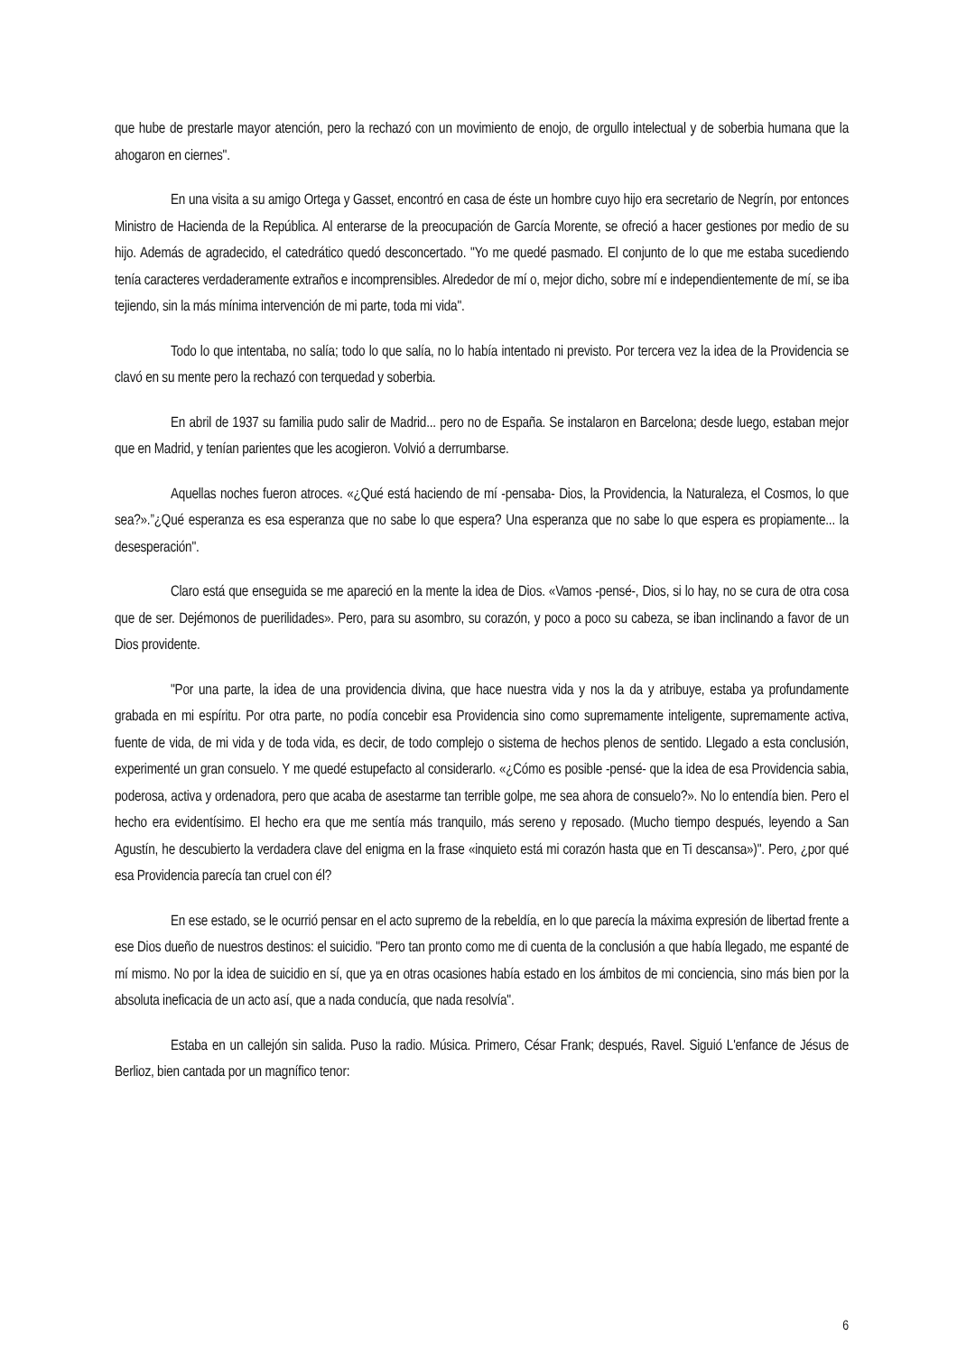que hube de prestarle mayor atención, pero la rechazó con un movimiento de enojo, de orgullo intelectual y de soberbia humana que la ahogaron en ciernes".
En una visita a su amigo Ortega y Gasset, encontró en casa de éste un hombre cuyo hijo era secretario de Negrín, por entonces Ministro de Hacienda de la República. Al enterarse de la preocupación de García Morente, se ofreció a hacer gestiones por medio de su hijo. Además de agradecido, el catedrático quedó desconcertado. "Yo me quedé pasmado. El conjunto de lo que me estaba sucediendo tenía caracteres verdaderamente extraños e incomprensibles. Alrededor de mí o, mejor dicho, sobre mí e independientemente de mí, se iba tejiendo, sin la más mínima intervención de mi parte, toda mi vida".
Todo lo que intentaba, no salía; todo lo que salía, no lo había intentado ni previsto. Por tercera vez la idea de la Providencia se clavó en su mente pero la rechazó con terquedad y soberbia.
En abril de 1937 su familia pudo salir de Madrid... pero no de España. Se instalaron en Barcelona; desde luego, estaban mejor que en Madrid, y tenían parientes que les acogieron. Volvió a derrumbarse.
Aquellas noches fueron atroces. «¿Qué está haciendo de mí -pensaba- Dios, la Providencia, la Naturaleza, el Cosmos, lo que sea?».”¿Qué esperanza es esa esperanza que no sabe lo que espera? Una esperanza que no sabe lo que espera es propiamente... la desesperación".
Claro está que enseguida se me apareció en la mente la idea de Dios. «Vamos -pensé-, Dios, si lo hay, no se cura de otra cosa que de ser. Dejémonos de puerilidades». Pero, para su asombro, su corazón, y poco a poco su cabeza, se iban inclinando a favor de un Dios providente.
"Por una parte, la idea de una providencia divina, que hace nuestra vida y nos la da y atribuye, estaba ya profundamente grabada en mi espíritu. Por otra parte, no podía concebir esa Providencia sino como supremamente inteligente, supremamente activa, fuente de vida, de mi vida y de toda vida, es decir, de todo complejo o sistema de hechos plenos de sentido. Llegado a esta conclusión, experimenté un gran consuelo. Y me quedé estupefacto al considerarlo. «¿Cómo es posible -pensé- que la idea de esa Providencia sabia, poderosa, activa y ordenadora, pero que acaba de asestarme tan terrible golpe, me sea ahora de consuelo?». No lo entendía bien. Pero el hecho era evidentísimo. El hecho era que me sentía más tranquilo, más sereno y reposado. (Mucho tiempo después, leyendo a San Agustín, he descubierto la verdadera clave del enigma en la frase «inquieto está mi corazón hasta que en Ti descansa»)". Pero, ¿por qué esa Providencia parecía tan cruel con él?
En ese estado, se le ocurrió pensar en el acto supremo de la rebeldía, en lo que parecía la máxima expresión de libertad frente a ese Dios dueño de nuestros destinos: el suicidio. "Pero tan pronto como me di cuenta de la conclusión a que había llegado, me espanté de mí mismo. No por la idea de suicidio en sí, que ya en otras ocasiones había estado en los ámbitos de mi conciencia, sino más bien por la absoluta ineficacia de un acto así, que a nada conducía, que nada resolvía".
Estaba en un callejón sin salida. Puso la radio. Música. Primero, César Frank; después, Ravel. Siguió L'enfance de Jésus de Berlioz, bien cantada por un magnífico tenor:
6